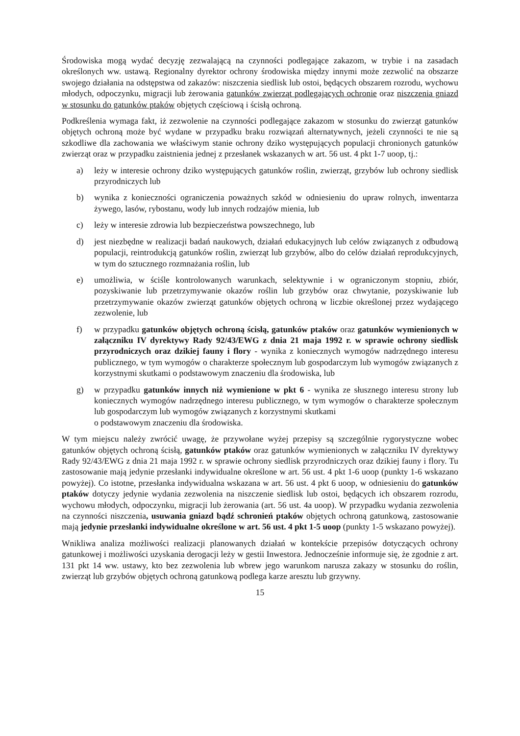Środowiska mogą wydać decyzję zezwalającą na czynności podlegające zakazom, w trybie i na zasadach określonych ww. ustawą. Regionalny dyrektor ochrony środowiska między innymi może zezwolić na obszarze swojego działania na odstępstwa od zakazów: niszczenia siedlisk lub ostoi, będących obszarem rozrodu, wychowu młodych, odpoczynku, migracji lub żerowania gatunków zwierząt podlegających ochronie oraz niszczenia gniazd w stosunku do gatunków ptaków objętych częściową i ścisłą ochroną.
Podkreślenia wymaga fakt, iż zezwolenie na czynności podlegające zakazom w stosunku do zwierząt gatunków objętych ochroną może być wydane w przypadku braku rozwiązań alternatywnych, jeżeli czynności te nie są szkodliwe dla zachowania we właściwym stanie ochrony dziko występujących populacji chronionych gatunków zwierząt oraz w przypadku zaistnienia jednej z przesłanek wskazanych w art. 56 ust. 4 pkt 1-7 uoop, tj.:
a) leży w interesie ochrony dziko występujących gatunków roślin, zwierząt, grzybów lub ochrony siedlisk przyrodniczych lub
b) wynika z konieczności ograniczenia poważnych szkód w odniesieniu do upraw rolnych, inwentarza żywego, lasów, rybostanu, wody lub innych rodzajów mienia, lub
c) leży w interesie zdrowia lub bezpieczeństwa powszechnego, lub
d) jest niezbędne w realizacji badań naukowych, działań edukacyjnych lub celów związanych z odbudową populacji, reintrodukcją gatunków roślin, zwierząt lub grzybów, albo do celów działań reprodukcyjnych, w tym do sztucznego rozmnażania roślin, lub
e) umożliwia, w ściśle kontrolowanych warunkach, selektywnie i w ograniczonym stopniu, zbiór, pozyskiwanie lub przetrzymywanie okazów roślin lub grzybów oraz chwytanie, pozyskiwanie lub przetrzymywanie okazów zwierząt gatunków objętych ochroną w liczbie określonej przez wydającego zezwolenie, lub
f) w przypadku gatunków objętych ochroną ścisłą, gatunków ptaków oraz gatunków wymienionych w załączniku IV dyrektywy Rady 92/43/EWG z dnia 21 maja 1992 r. w sprawie ochrony siedlisk przyrodniczych oraz dzikiej fauny i flory - wynika z koniecznych wymogów nadrzędnego interesu publicznego, w tym wymogów o charakterze społecznym lub gospodarczym lub wymogów związanych z korzystnymi skutkami o podstawowym znaczeniu dla środowiska, lub
g) w przypadku gatunków innych niż wymienione w pkt 6 - wynika ze słusznego interesu strony lub koniecznych wymogów nadrzędnego interesu publicznego, w tym wymogów o charakterze społecznym lub gospodarczym lub wymogów związanych z korzystnymi skutkami
o podstawowym znaczeniu dla środowiska.
W tym miejscu należy zwrócić uwagę, że przywołane wyżej przepisy są szczególnie rygorystyczne wobec gatunków objętych ochroną ścisłą, gatunków ptaków oraz gatunków wymienionych w załączniku IV dyrektywy Rady 92/43/EWG z dnia 21 maja 1992 r. w sprawie ochrony siedlisk przyrodniczych oraz dzikiej fauny i flory. Tu zastosowanie mają jedynie przesłanki indywidualne określone w art. 56 ust. 4 pkt 1-6 uoop (punkty 1-6 wskazano powyżej). Co istotne, przesłanka indywidualna wskazana w art. 56 ust. 4 pkt 6 uoop, w odniesieniu do gatunków ptaków dotyczy jedynie wydania zezwolenia na niszczenie siedlisk lub ostoi, będących ich obszarem rozrodu, wychowu młodych, odpoczynku, migracji lub żerowania (art. 56 ust. 4a uoop). W przypadku wydania zezwolenia na czynności niszczenia, usuwania gniazd bądź schronień ptaków objętych ochroną gatunkową, zastosowanie mają jedynie przesłanki indywidualne określone w art. 56 ust. 4 pkt 1-5 uoop (punkty 1-5 wskazano powyżej).
Wnikliwa analiza możliwości realizacji planowanych działań w kontekście przepisów dotyczących ochrony gatunkowej i możliwości uzyskania derogacji leży w gestii Inwestora. Jednocześnie informuje się, że zgodnie z art. 131 pkt 14 ww. ustawy, kto bez zezwolenia lub wbrew jego warunkom narusza zakazy w stosunku do roślin, zwierząt lub grzybów objętych ochroną gatunkową podlega karze aresztu lub grzywny.
15